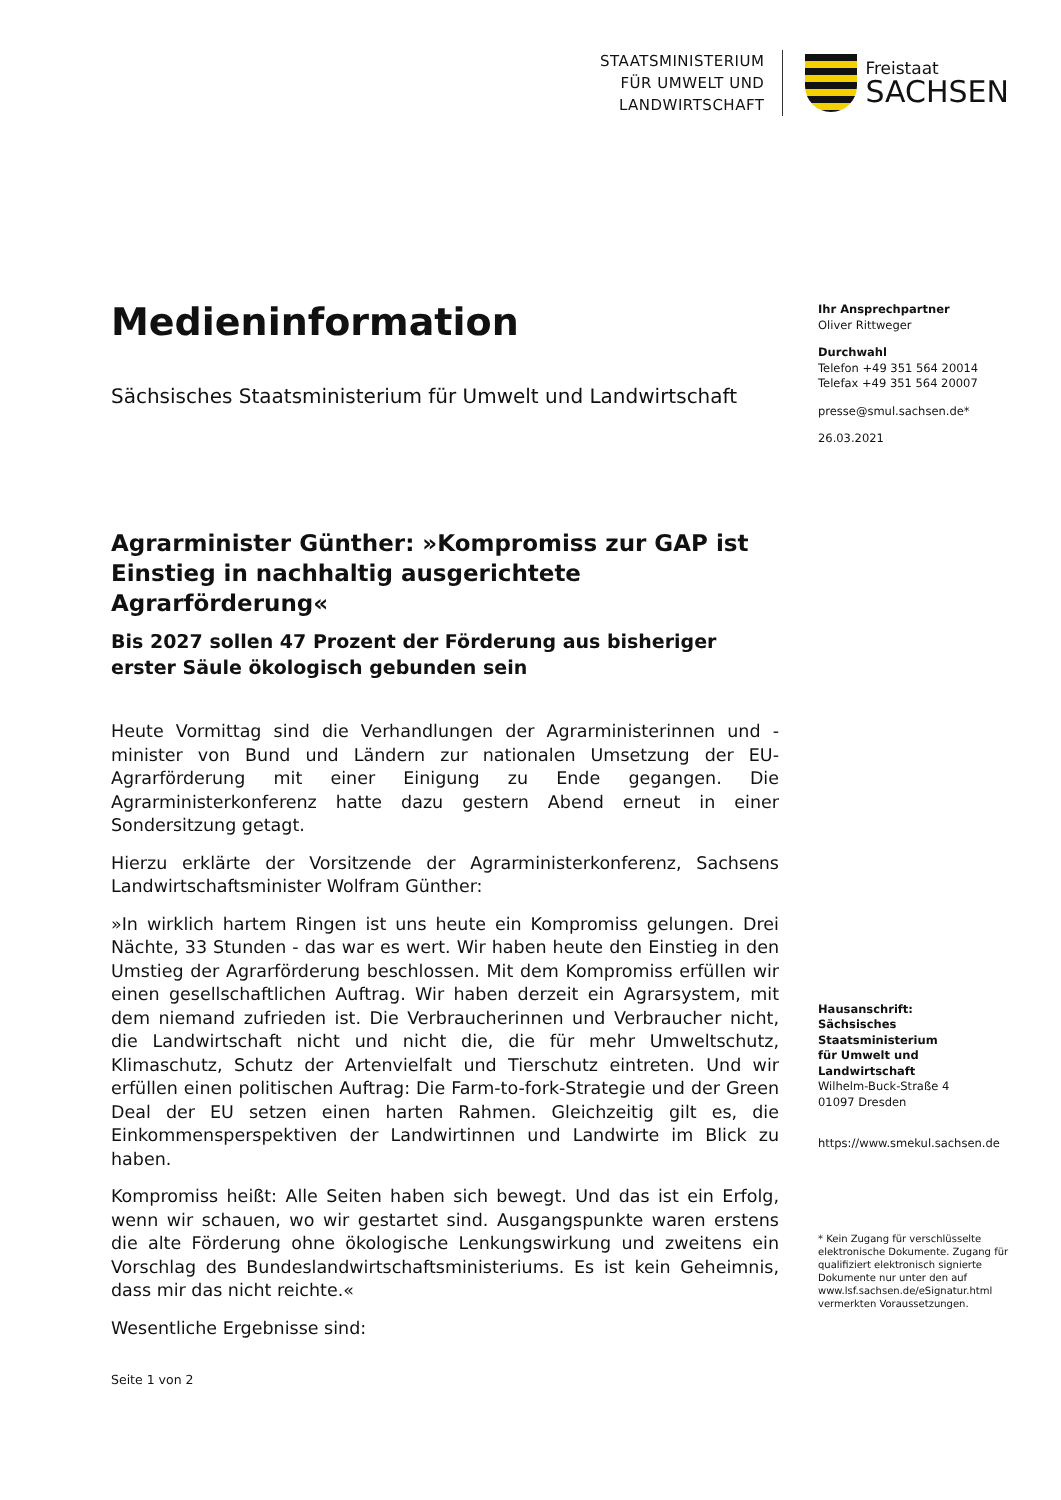STAATSMINISTERIUM
FÜR UMWELT UND
LANDWIRTSCHAFT
Freistaat
SACHSEN
Medieninformation
Sächsisches Staatsministerium für Umwelt und Landwirtschaft
Agrarminister Günther: »Kompromiss zur GAP ist Einstieg in nachhaltig ausgerichtete Agrarförderung«
Bis 2027 sollen 47 Prozent der Förderung aus bisheriger erster Säule ökologisch gebunden sein
Heute Vormittag sind die Verhandlungen der Agrarministerinnen und -minister von Bund und Ländern zur nationalen Umsetzung der EU-Agrarförderung mit einer Einigung zu Ende gegangen. Die Agrarministerkonferenz hatte dazu gestern Abend erneut in einer Sondersitzung getagt.
Hierzu erklärte der Vorsitzende der Agrarministerkonferenz, Sachsens Landwirtschaftsminister Wolfram Günther:
»In wirklich hartem Ringen ist uns heute ein Kompromiss gelungen. Drei Nächte, 33 Stunden - das war es wert. Wir haben heute den Einstieg in den Umstieg der Agrarförderung beschlossen. Mit dem Kompromiss erfüllen wir einen gesellschaftlichen Auftrag. Wir haben derzeit ein Agrarsystem, mit dem niemand zufrieden ist. Die Verbraucherinnen und Verbraucher nicht, die Landwirtschaft nicht und nicht die, die für mehr Umweltschutz, Klimaschutz, Schutz der Artenvielfalt und Tierschutz eintreten. Und wir erfüllen einen politischen Auftrag: Die Farm-to-fork-Strategie und der Green Deal der EU setzen einen harten Rahmen. Gleichzeitig gilt es, die Einkommensperspektiven der Landwirtinnen und Landwirte im Blick zu haben.
Kompromiss heißt: Alle Seiten haben sich bewegt. Und das ist ein Erfolg, wenn wir schauen, wo wir gestartet sind. Ausgangspunkte waren erstens die alte Förderung ohne ökologische Lenkungswirkung und zweitens ein Vorschlag des Bundeslandwirtschaftsministeriums. Es ist kein Geheimnis, dass mir das nicht reichte.«
Wesentliche Ergebnisse sind:
Ihr Ansprechpartner
Oliver Rittweger
Durchwahl
Telefon +49 351 564 20014
Telefax +49 351 564 20007
presse@smul.sachsen.de*
26.03.2021
Hausanschrift:
Sächsisches Staatsministerium
für Umwelt und Landwirtschaft
Wilhelm-Buck-Straße 4
01097 Dresden
https://www.smekul.sachsen.de
* Kein Zugang für verschlüsselte elektronische Dokumente. Zugang für qualifiziert elektronisch signierte Dokumente nur unter den auf www.lsf.sachsen.de/eSignatur.html vermerkten Voraussetzungen.
Seite 1 von 2